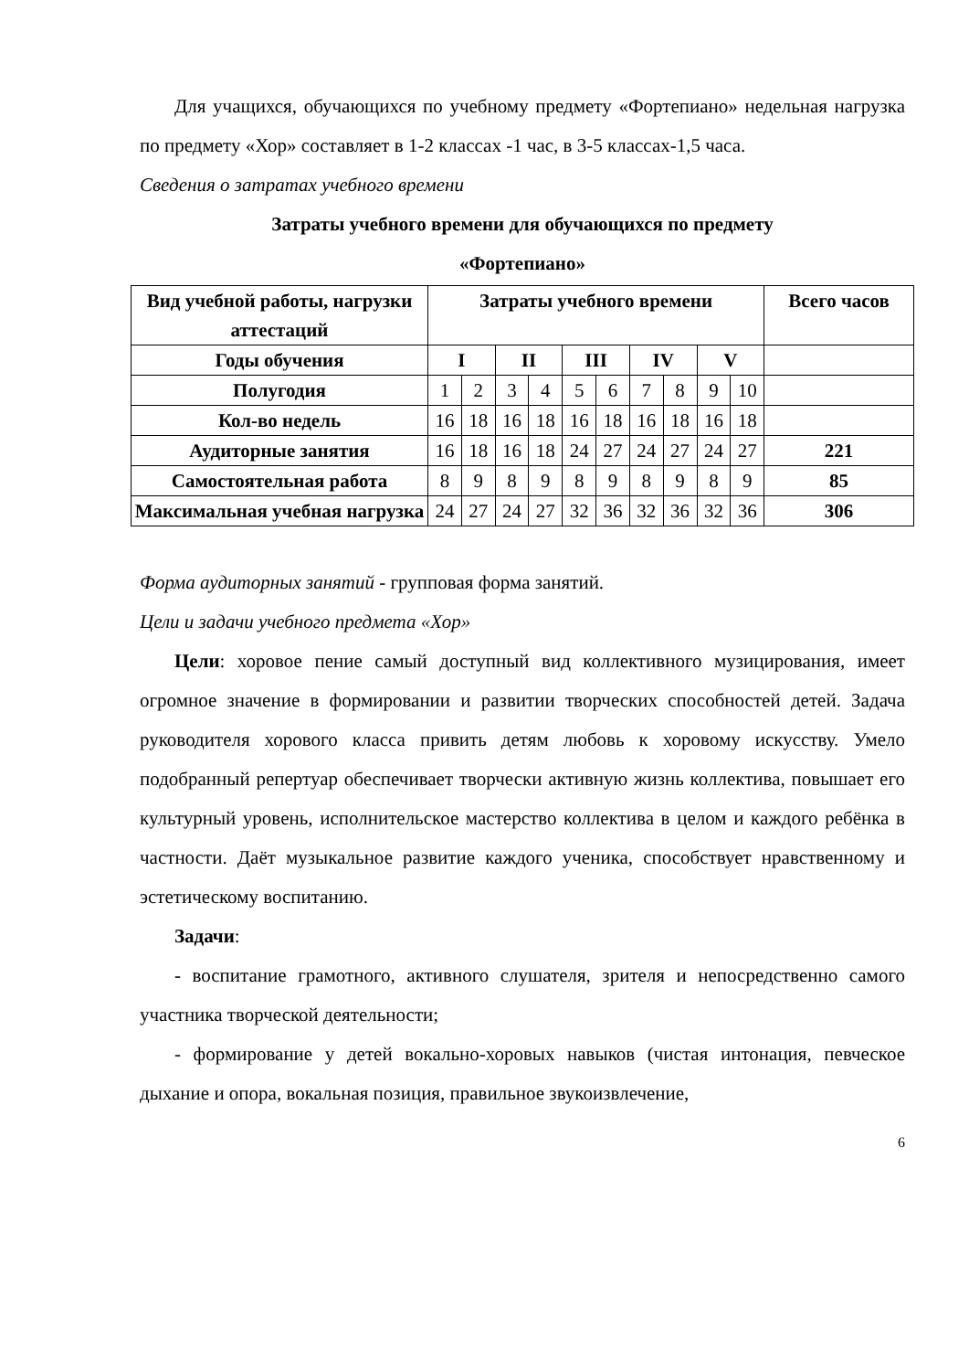Для учащихся, обучающихся по учебному предмету «Фортепиано» недельная нагрузка по предмету «Хор» составляет в 1-2 классах -1 час, в 3-5 классах-1,5 часа.
Сведения о затратах учебного времени
Затраты учебного времени для обучающихся по предмету
«Фортепиано»
| Вид учебной работы, нагрузки аттестаций | Затраты учебного времени | | | | | | | | | | Всего часов |
| --- | --- | --- | --- | --- | --- | --- | --- | --- | --- | --- | --- |
| Годы обучения | I | | II | | III | | IV | | V | | |
| Полугодия | 1 | 2 | 3 | 4 | 5 | 6 | 7 | 8 | 9 | 10 | |
| Кол-во недель | 16 | 18 | 16 | 18 | 16 | 18 | 16 | 18 | 16 | 18 | |
| Аудиторные занятия | 16 | 18 | 16 | 18 | 24 | 27 | 24 | 27 | 24 | 27 | 221 |
| Самостоятельная работа | 8 | 9 | 8 | 9 | 8 | 9 | 8 | 9 | 8 | 9 | 85 |
| Максимальная учебная нагрузка | 24 | 27 | 24 | 27 | 32 | 36 | 32 | 36 | 32 | 36 | 306 |
Форма аудиторных занятий - групповая форма занятий.
Цели и задачи учебного предмета «Хор»
Цели: хоровое пение самый доступный вид коллективного музицирования, имеет огромное значение в формировании и развитии творческих способностей детей. Задача руководителя хорового класса привить детям любовь к хоровому искусству. Умело подобранный репертуар обеспечивает творчески активную жизнь коллектива, повышает его культурный уровень, исполнительское мастерство коллектива в целом и каждого ребёнка в частности. Даёт музыкальное развитие каждого ученика, способствует нравственному и эстетическому воспитанию.
Задачи:
- воспитание грамотного, активного слушателя, зрителя и непосредственно самого участника творческой деятельности;
- формирование у детей вокально-хоровых навыков (чистая интонация, певческое дыхание и опора, вокальная позиция, правильное звукоизвлечение,
6